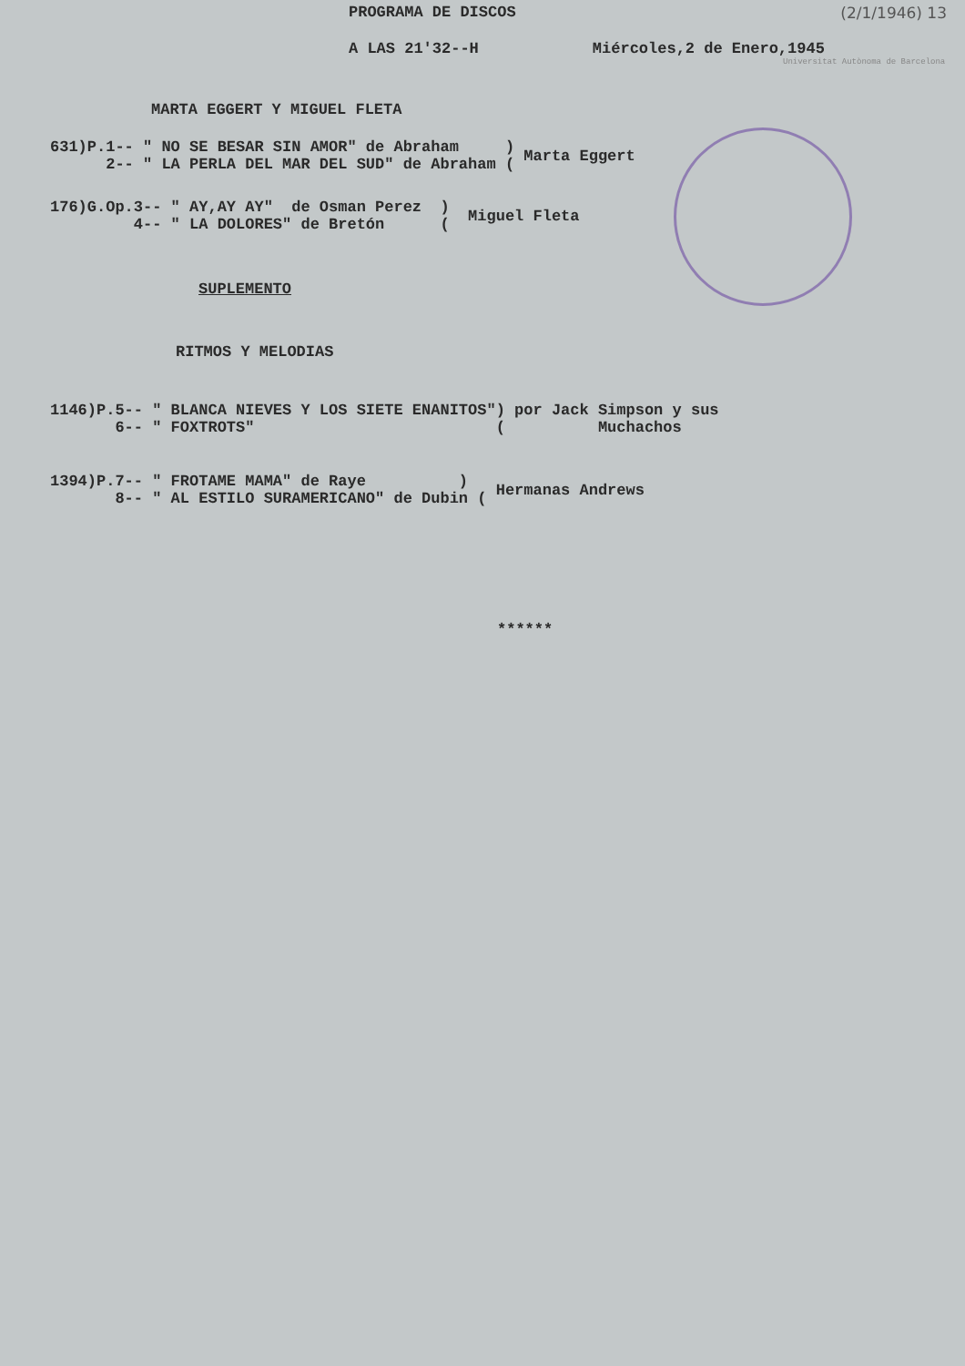PROGRAMA DE DISCOS
(2/1/1946) 13
A LAS 21'32--H
Miércoles,2 de Enero,1945
Universitat Autònoma de Barcelona
MARTA EGGERT Y MIGUEL FLETA
631)P.1-- " NO SE BESAR SIN AMOR" de Abraham )
2-- " LA PERLA DEL MAR DEL SUD" de Abraham (
Marta Eggert
176)G.Op.3-- " AY,AY AY" de Osman Perez )
4-- " LA DOLORES" de Bretón (
Miguel Fleta
SUPLEMENTO
RITMOS Y MELODIAS
1146)P.5-- " BLANCA NIEVES Y LOS SIETE ENANITOS")
6-- " FOXTROTS" (
por Jack Simpson y sus
Muchachos
1394)P.7-- " FROTAME MAMA" de Raye )
8-- " AL ESTILO SURAMERICANO" de Dubin (
Hermanas Andrews
******